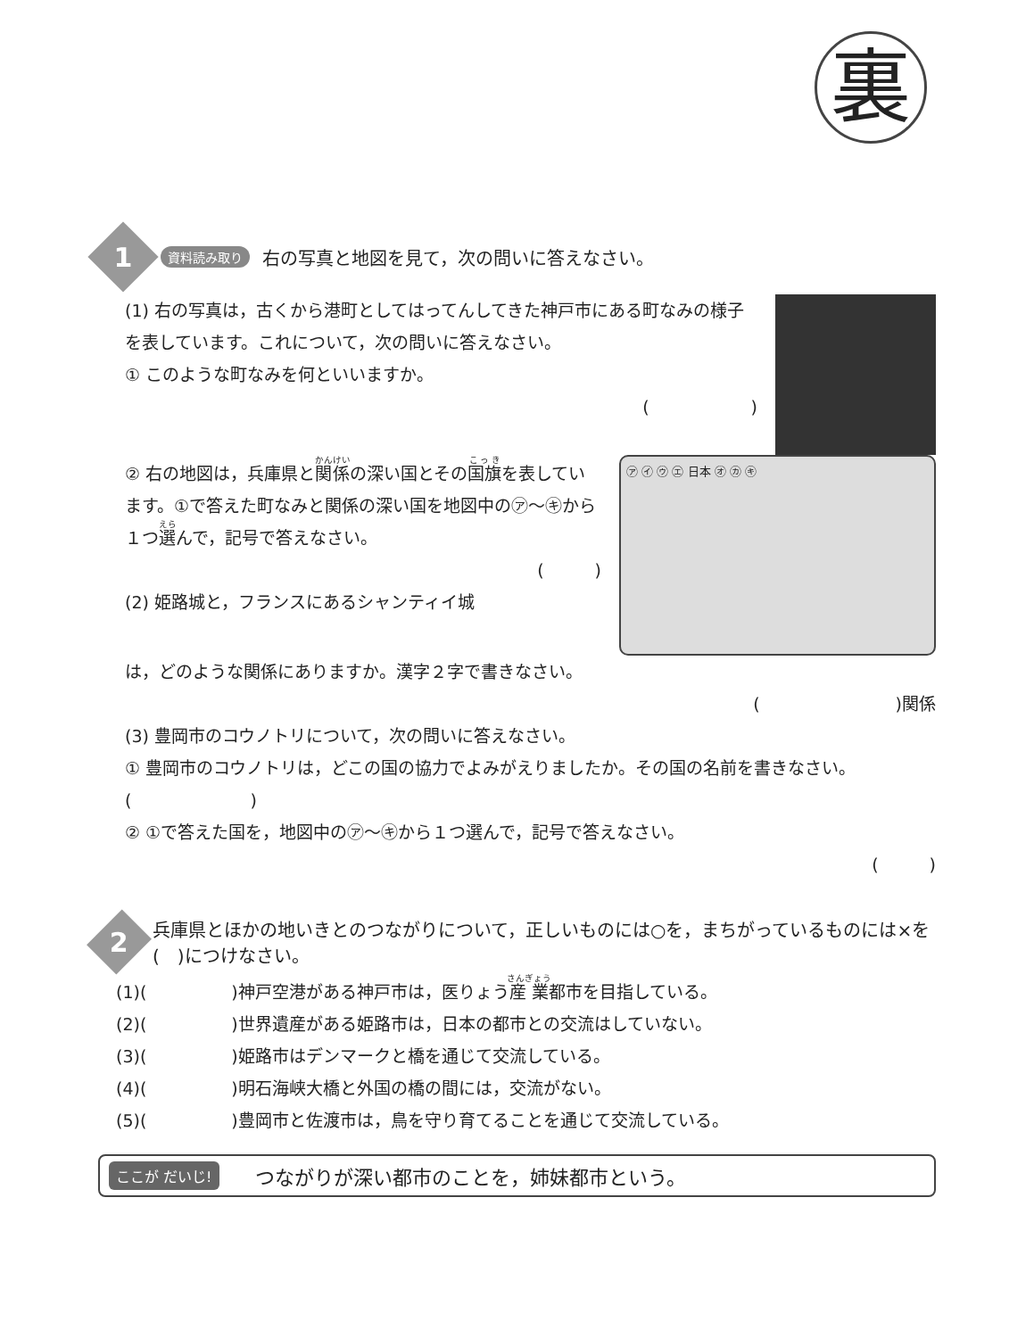裏
1
資料読み取り 右の写真と地図を見て，次の問いに答えなさい。
(1) 右の写真は，古くから港町としてはってんしてきた神戸市にある町なみの様子を表しています。これについて，次の問いに答えなさい。
① このような町なみを何といいますか。
(　　　　　　)
② 右の地図は，兵庫県と関係の深い国とその国旗を表しています。①で答えた町なみと関係の深い国を地図中の㋐～㋖から１つ選んで，記号で答えなさい。
(　　　)
(2) 姫路城と，フランスにあるシャンティイ城
㋐ ㋑ ㋒ ㋓ 日本 ㋔ ㋕ ㋖
は，どのような関係にありますか。漢字２字で書きなさい。
(　　　　　　　　)関係
(3) 豊岡市のコウノトリについて，次の問いに答えなさい。
① 豊岡市のコウノトリは，どこの国の協力でよみがえりましたか。その国の名前を書きなさい。　(　　　　　　　)
② ①で答えた国を，地図中の㋐～㋖から１つ選んで，記号で答えなさい。
(　　　)
2
兵庫県とほかの地いきとのつながりについて，正しいものには○を，まちがっているものには×を(　)につけなさい。
(1)(　　　　　)神戸空港がある神戸市は，医りょう産業都市を目指している。
(2)(　　　　　)世界遺産がある姫路市は，日本の都市との交流はしていない。
(3)(　　　　　)姫路市はデンマークと橋を通じて交流している。
(4)(　　　　　)明石海峡大橋と外国の橋の間には，交流がない。
(5)(　　　　　)豊岡市と佐渡市は，鳥を守り育てることを通じて交流している。
ここが だいじ! つながりが深い都市のことを，姉妹都市という。